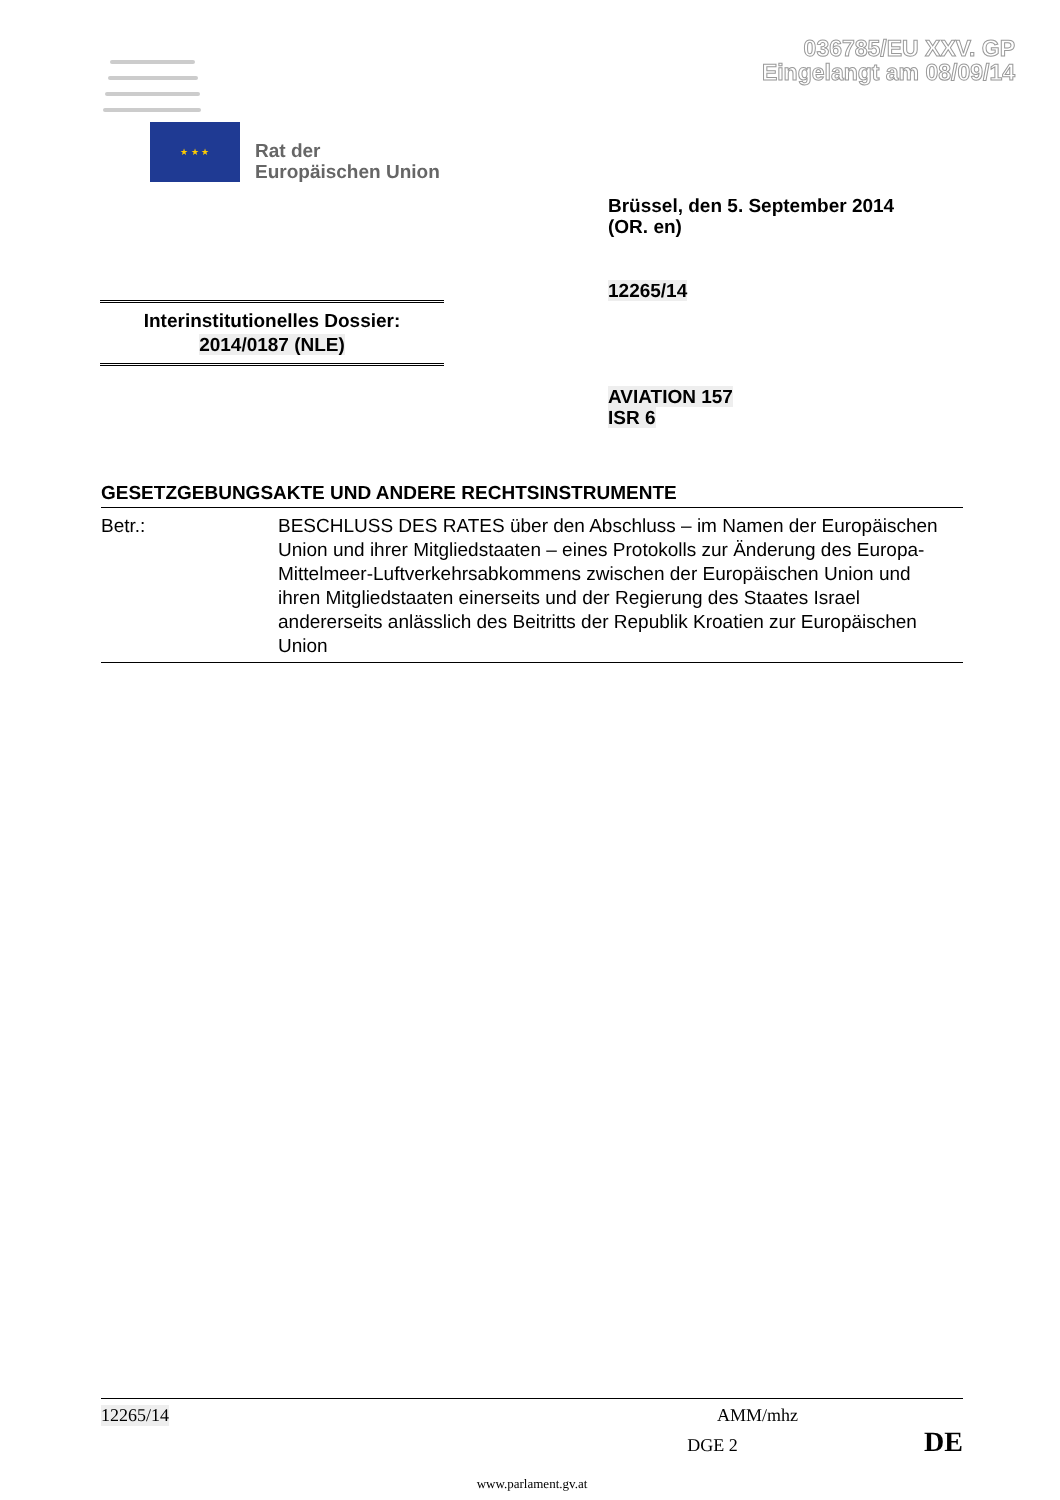036785/EU XXV. GP
Eingelangt am 08/09/14
★ ★ ★
Rat der
Europäischen Union
Brüssel, den 5. September 2014
(OR. en)
12265/14
Interinstitutionelles Dossier:
2014/0187 (NLE)
AVIATION 157
ISR 6
GESETZGEBUNGSAKTE UND ANDERE RECHTSINSTRUMENTE
Betr.: BESCHLUSS DES RATES über den Abschluss – im Namen der Europäischen Union und ihrer Mitgliedstaaten – eines Protokolls zur Änderung des Europa-Mittelmeer-Luftverkehrsabkommens zwischen der Europäischen Union und ihren Mitgliedstaaten einerseits und der Regierung des Staates Israel andererseits anlässlich des Beitritts der Republik Kroatien zur Europäischen Union
12265/14 AMM/mhz
DGE 2 DE
www.parlament.gv.at